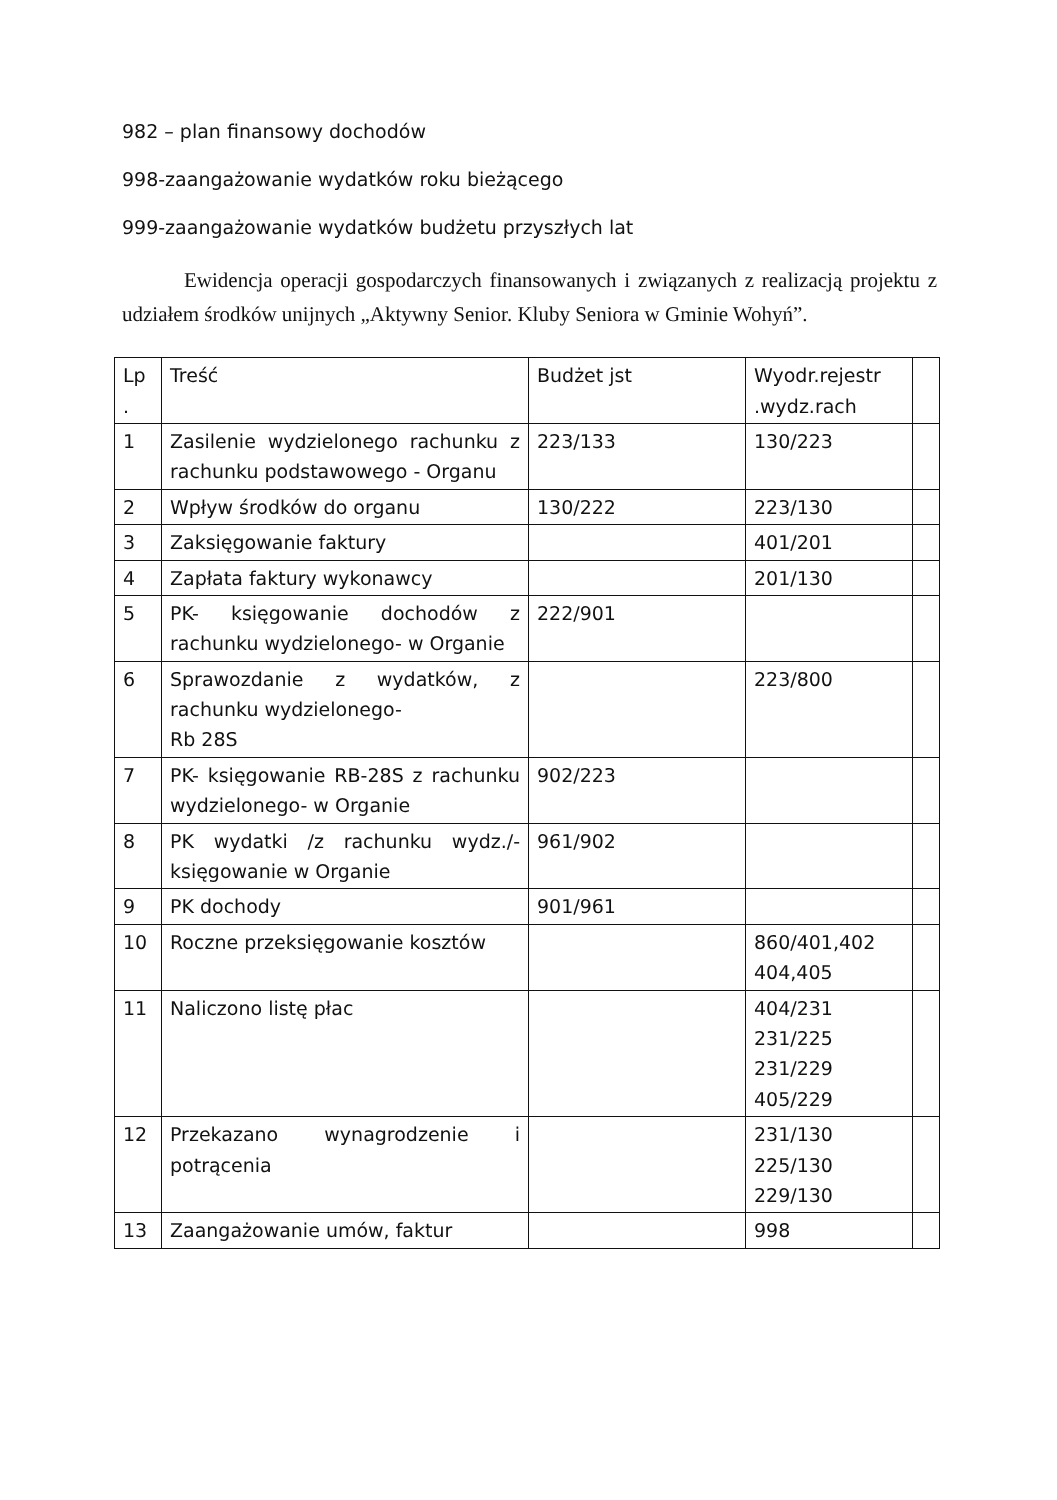982 – plan finansowy dochodów
998-zaangażowanie wydatków roku bieżącego
999-zaangażowanie wydatków budżetu przyszłych lat
Ewidencja operacji gospodarczych finansowanych i związanych z realizacją projektu z udziałem środków unijnych „Aktywny Senior. Kluby Seniora w Gminie Wohyń”.
| Lp . | Treść | Budżet jst | Wyodr.rejestr .wydz.rach | |
| 1 | Zasilenie wydzielonego rachunku z rachunku podstawowego - Organu | 223/133 | 130/223 | |
| 2 | Wpływ środków do organu | 130/222 | 223/130 | |
| 3 | Zaksięgowanie faktury | | 401/201 | |
| 4 | Zapłata faktury wykonawcy | | 201/130 | |
| 5 | PK- księgowanie dochodów z rachunku wydzielonego- w Organie | 222/901 | | |
| 6 | Sprawozdanie z wydatków, z rachunku wydzielonego- Rb 28S | | 223/800 | |
| 7 | PK- księgowanie RB-28S z rachunku wydzielonego- w Organie | 902/223 | | |
| 8 | PK wydatki /z rachunku wydz./- księgowanie w Organie | 961/902 | | |
| 9 | PK dochody | 901/961 | | |
| 10 | Roczne przeksięgowanie kosztów | | 860/401,402 404,405 | |
| 11 | Naliczono listę płac | | 404/231 231/225 231/229 405/229 | |
| 12 | Przekazano wynagrodzenie i potrącenia | | 231/130 225/130 229/130 | |
| 13 | Zaangażowanie umów, faktur | | 998 | |